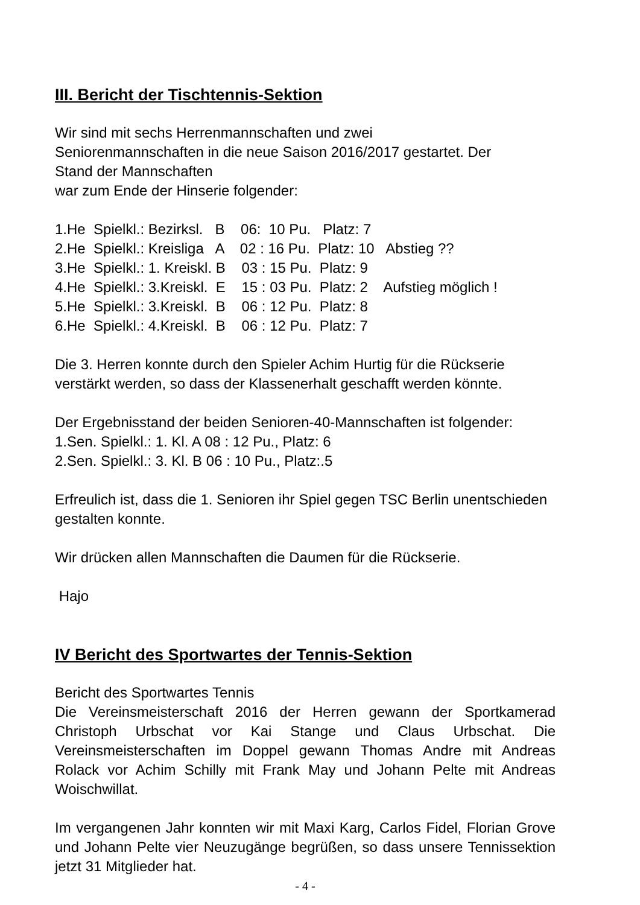III. Bericht der Tischtennis-Sektion
Wir sind mit sechs Herrenmannschaften und zwei
Seniorenmannschaften in die neue Saison 2016/2017 gestartet. Der
Stand der Mannschaften
war zum Ende der Hinserie folgender:
1.He  Spielkl.: Bezirksl.   B    06:  10 Pu.   Platz: 7
2.He  Spielkl.: Kreisliga   A    02 : 16 Pu.  Platz: 10   Abstieg ??
3.He  Spielkl.: 1. Kreiskl. B    03 : 15 Pu.  Platz: 9
4.He  Spielkl.: 3.Kreiskl.  E    15 : 03 Pu.  Platz: 2    Aufstieg möglich !
5.He  Spielkl.: 3.Kreiskl.  B    06 : 12 Pu.  Platz: 8
6.He  Spielkl.: 4.Kreiskl.  B    06 : 12 Pu.  Platz: 7
Die 3. Herren konnte durch den Spieler Achim Hurtig für die Rückserie verstärkt werden, so dass der Klassenerhalt geschafft werden könnte.
Der Ergebnisstand der beiden Senioren-40-Mannschaften ist folgender:
1.Sen. Spielkl.: 1. Kl. A 08 : 12 Pu., Platz: 6
2.Sen. Spielkl.: 3. Kl. B 06 : 10 Pu., Platz:.5
Erfreulich ist, dass die 1. Senioren ihr Spiel gegen TSC Berlin unentschieden gestalten konnte.
Wir drücken allen Mannschaften die Daumen für die Rückserie.
Hajo
IV Bericht des Sportwartes der Tennis-Sektion
Bericht des Sportwartes Tennis
Die Vereinsmeisterschaft 2016 der Herren gewann der Sportkamerad Christoph Urbschat vor Kai Stange und Claus Urbschat. Die Vereinsmeisterschaften im Doppel gewann Thomas Andre mit Andreas Rolack vor Achim Schilly mit Frank May und Johann Pelte mit Andreas Woischwillat.
Im vergangenen Jahr konnten wir mit Maxi Karg, Carlos Fidel, Florian Grove und Johann Pelte vier Neuzugänge begrüßen, so dass unsere Tennissektion jetzt 31 Mitglieder hat.
- 4 -